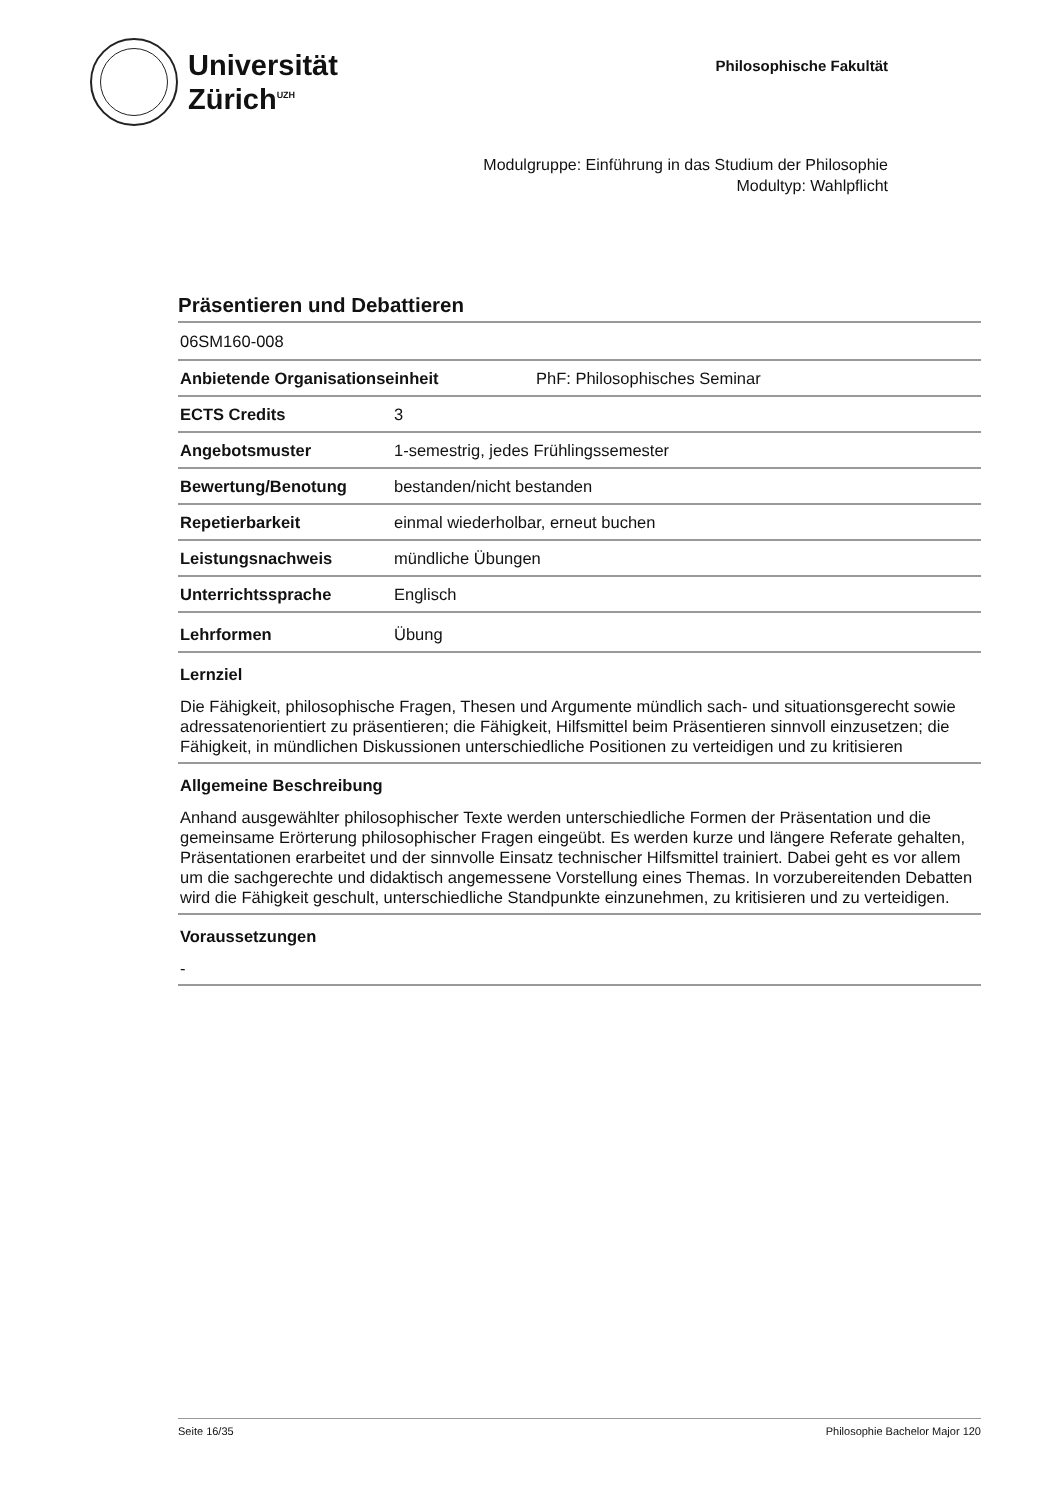Universität
Zürich<sup>UZH</sup>
Philosophische Fakultät
Modulgruppe: Einführung in das Studium der Philosophie
Modultyp: Wahlpflicht
Präsentieren und Debattieren
06SM160-008
| Anbietende Organisationseinheit | | PhF: Philosophisches Seminar |
| ECTS Credits | 3 | |
| Angebotsmuster | 1-semestrig, jedes Frühlingssemester | |
| Bewertung/Benotung | bestanden/nicht bestanden | |
| Repetierbarkeit | einmal wiederholbar, erneut buchen | |
| Leistungsnachweis | mündliche Übungen | |
| Unterrichtssprache | Englisch | |
| Lehrformen | Übung | |
Lernziel
Die Fähigkeit, philosophische Fragen, Thesen und Argumente mündlich sach- und situationsgerecht sowie adressatenorientiert zu präsentieren; die Fähigkeit, Hilfsmittel beim Präsentieren sinnvoll einzusetzen; die Fähigkeit, in mündlichen Diskussionen unterschiedliche Positionen zu verteidigen und zu kritisieren
Allgemeine Beschreibung
Anhand ausgewählter philosophischer Texte werden unterschiedliche Formen der Präsentation und die gemeinsame Erörterung philosophischer Fragen eingeübt. Es werden kurze und längere Referate gehalten, Präsentationen erarbeitet und der sinnvolle Einsatz technischer Hilfsmittel trainiert. Dabei geht es vor allem um die sachgerechte und didaktisch angemessene Vorstellung eines Themas. In vorzubereitenden Debatten wird die Fähigkeit geschult, unterschiedliche Standpunkte einzunehmen, zu kritisieren und zu verteidigen.
Voraussetzungen
-
Seite 16/35 Philosophie Bachelor Major 120